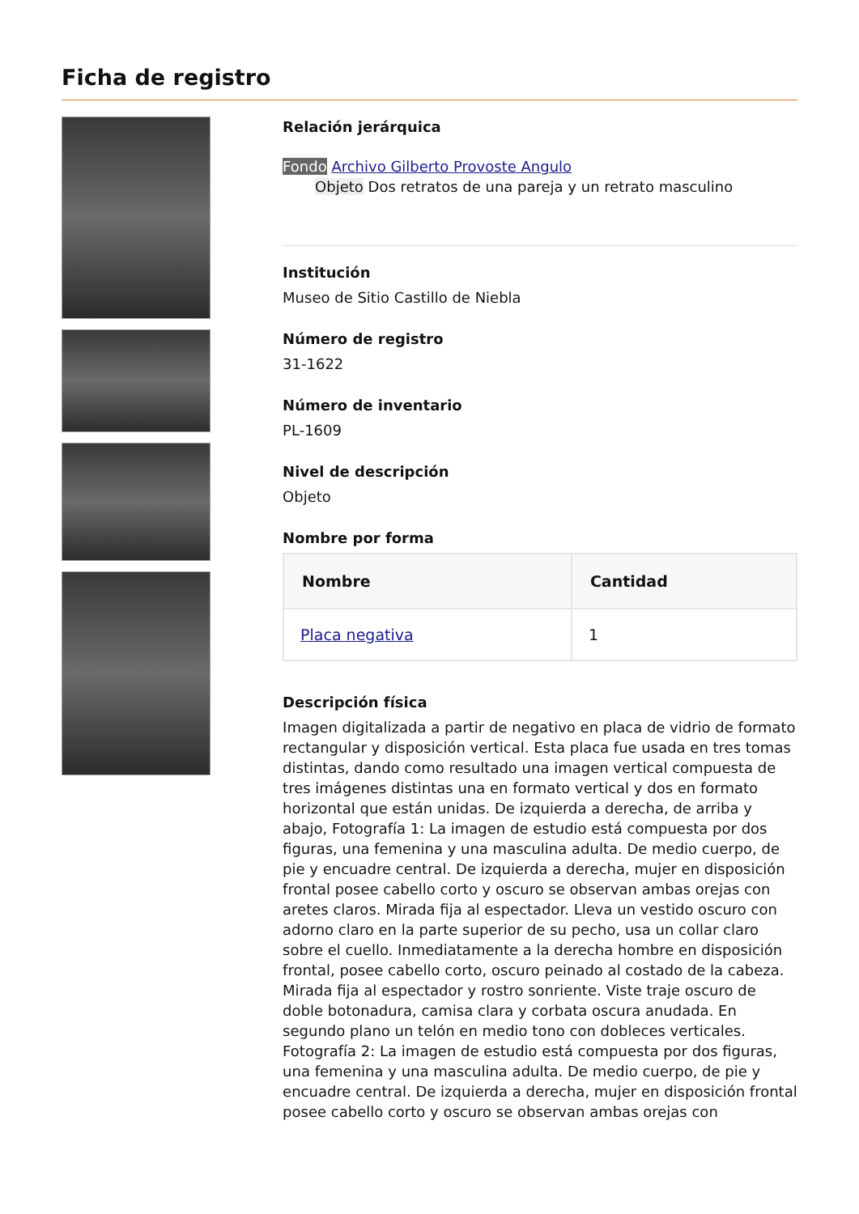Ficha de registro
Relación jerárquica
Fondo Archivo Gilberto Provoste Angulo
Objeto Dos retratos de una pareja y un retrato masculino
Institución
Museo de Sitio Castillo de Niebla
Número de registro
31-1622
Número de inventario
PL-1609
Nivel de descripción
Objeto
Nombre por forma
| Nombre | Cantidad |
| --- | --- |
| Placa negativa | 1 |
Descripción física
Imagen digitalizada a partir de negativo en placa de vidrio de formato rectangular y disposición vertical. Esta placa fue usada en tres tomas distintas, dando como resultado una imagen vertical compuesta de tres imágenes distintas una en formato vertical y dos en formato horizontal que están unidas. De izquierda a derecha, de arriba y abajo, Fotografía 1: La imagen de estudio está compuesta por dos figuras, una femenina y una masculina adulta. De medio cuerpo, de pie y encuadre central. De izquierda a derecha, mujer en disposición frontal posee cabello corto y oscuro se observan ambas orejas con aretes claros. Mirada fija al espectador. Lleva un vestido oscuro con adorno claro en la parte superior de su pecho, usa un collar claro sobre el cuello. Inmediatamente a la derecha hombre en disposición frontal, posee cabello corto, oscuro peinado al costado de la cabeza. Mirada fija al espectador y rostro sonriente. Viste traje oscuro de doble botonadura, camisa clara y corbata oscura anudada. En segundo plano un telón en medio tono con dobleces verticales. Fotografía 2: La imagen de estudio está compuesta por dos figuras, una femenina y una masculina adulta. De medio cuerpo, de pie y encuadre central. De izquierda a derecha, mujer en disposición frontal posee cabello corto y oscuro se observan ambas orejas con